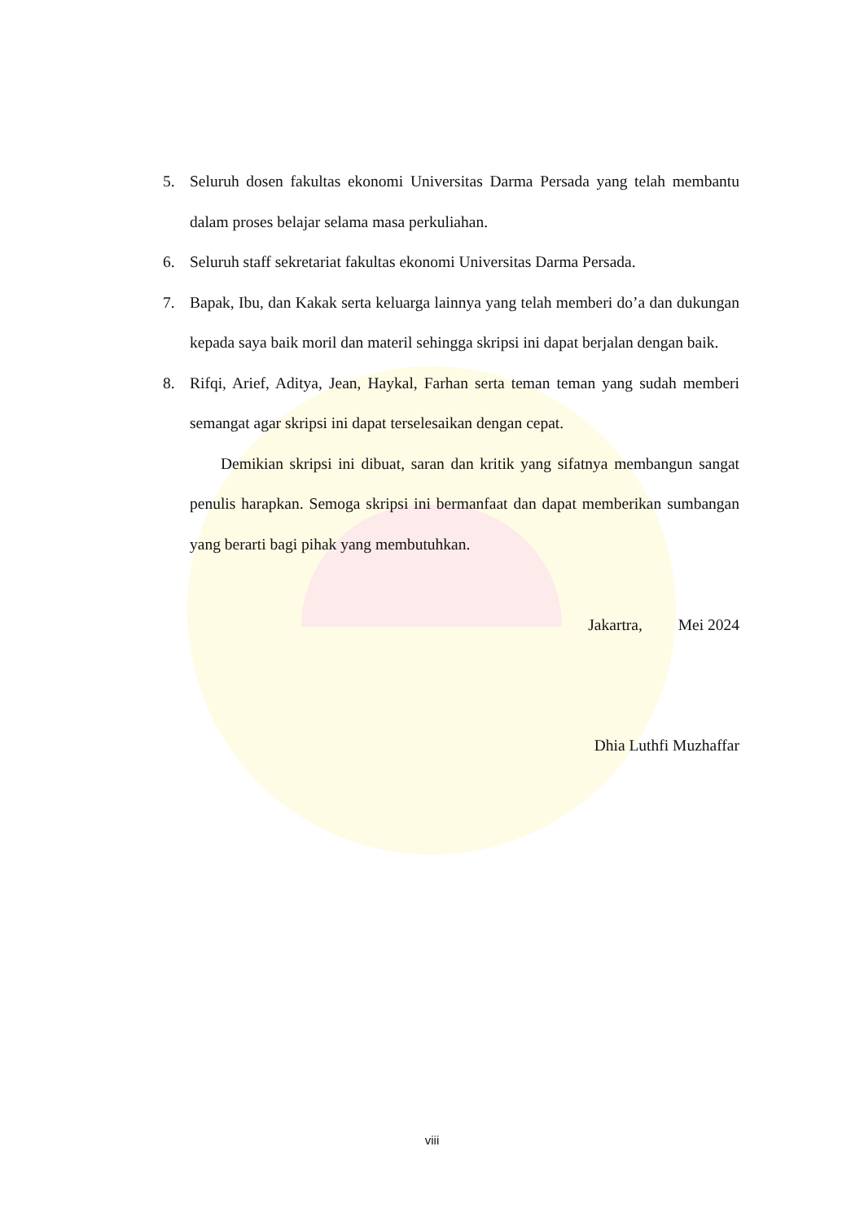5. Seluruh dosen fakultas ekonomi Universitas Darma Persada yang telah membantu dalam proses belajar selama masa perkuliahan.
6. Seluruh staff sekretariat fakultas ekonomi Universitas Darma Persada.
7. Bapak, Ibu, dan Kakak serta keluarga lainnya yang telah memberi do’a dan dukungan kepada saya baik moril dan materil sehingga skripsi ini dapat berjalan dengan baik.
8. Rifqi, Arief, Aditya, Jean, Haykal, Farhan serta teman teman yang sudah memberi semangat agar skripsi ini dapat terselesaikan dengan cepat.
Demikian skripsi ini dibuat, saran dan kritik yang sifatnya membangun sangat penulis harapkan. Semoga skripsi ini bermanfaat dan dapat memberikan sumbangan yang berarti bagi pihak yang membutuhkan.
Jakartra, Mei 2024
Dhia Luthfi Muzhaffar
viii